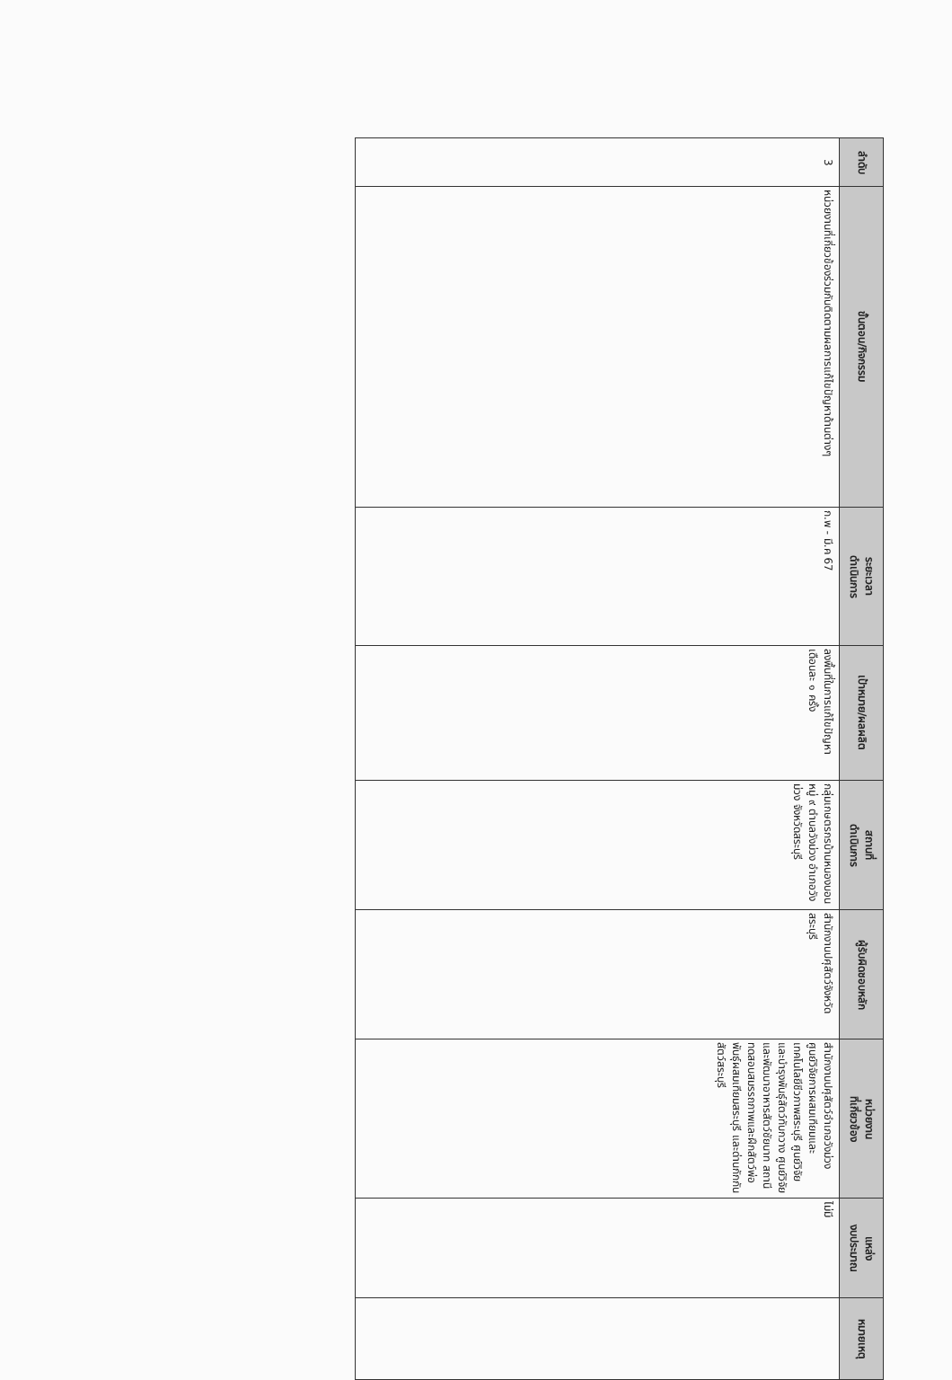| ลำดับ | ขั้นตอน/กิจกรรม | ระยะเวลา ดำเนินการ | เป้าหมาย/ผลผลิต | สถานที่ ดำเนินการ | ผู้รับผิดชอบหลัก | หน่วยงาน ที่เกี่ยวข้อง | แหล่ง งบประมาณ | หมายเหตุ |
| --- | --- | --- | --- | --- | --- | --- | --- | --- |
| 3 | หน่วยงานที่เกี่ยวข้องร่วมกันติดตามผลการแก้ไขปัญหาด้านต่างๆ | ก.พ - มี.ค 67 | ลงพื้นที่ในการแก้ไขปัญหา เดือนละ ๑ ครั้ง | กลุ่มเกษตรกรบ้านหนองบอนหมู่ ๙ ตำบลวังม่วง อำเภอวังม่วง จังหวัดสระบุรี | สำนักงานปศุสัตว์จังหวัดสระบุรี | สำนักงานปศุสัตว์อำเภอวังม่วง ศูนย์วิจัยการผสมเทียมและเทคโนโลยีชีวภาพสระบุรี ศูนย์วิจัยและบำรุงพันธุ์สัตว์ทับกวาง ศูนย์วิจัยและพัฒนาอาหารสัตว์ชัยนาท สถานีทดสอบสมรรถภาพและฝึกสัตว์พ่อพันธุ์ผสมเทียมสระบุรี และด่านกักกันสัตว์สระบุรี | ไม่มี | |